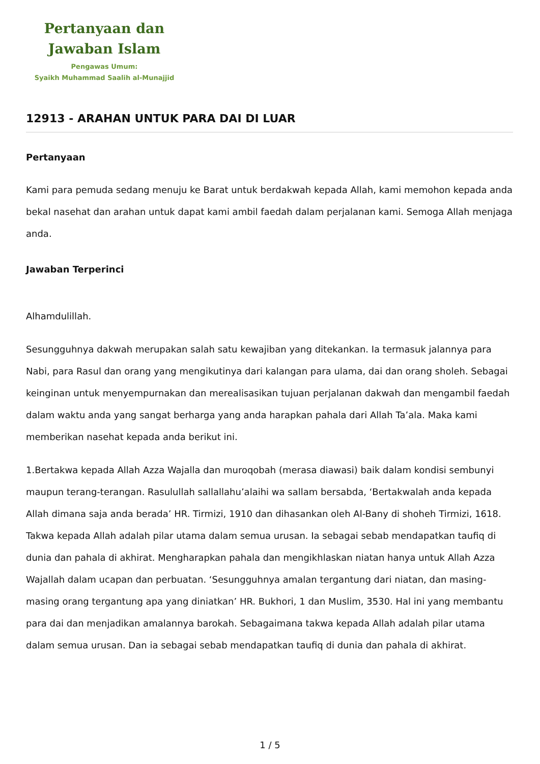Pertanyaan dan
Jawaban Islam
Pengawas Umum:
Syaikh Muhammad Saalih al-Munajjid
12913 - ARAHAN UNTUK PARA DAI DI LUAR
Pertanyaan
Kami para pemuda sedang menuju ke Barat untuk berdakwah kepada Allah, kami memohon kepada anda bekal nasehat dan arahan untuk dapat kami ambil faedah dalam perjalanan kami. Semoga Allah menjaga anda.
Jawaban Terperinci
Alhamdulillah.
Sesungguhnya dakwah merupakan salah satu kewajiban yang ditekankan. Ia termasuk jalannya para Nabi, para Rasul dan orang yang mengikutinya dari kalangan para ulama, dai dan orang sholeh. Sebagai keinginan untuk menyempurnakan dan merealisasikan tujuan perjalanan dakwah dan mengambil faedah dalam waktu anda yang sangat berharga yang anda harapkan pahala dari Allah Ta’ala. Maka kami memberikan nasehat kepada anda berikut ini.
1.Bertakwa kepada Allah Azza Wajalla dan muroqobah (merasa diawasi) baik dalam kondisi sembunyi maupun terang-terangan. Rasulullah sallallahu’alaihi wa sallam bersabda, ‘Bertakwalah anda kepada Allah dimana saja anda berada’ HR. Tirmizi, 1910 dan dihasankan oleh Al-Bany di shoheh Tirmizi, 1618. Takwa kepada Allah adalah pilar utama dalam semua urusan. Ia sebagai sebab mendapatkan taufiq di dunia dan pahala di akhirat. Mengharapkan pahala dan mengikhlaskan niatan hanya untuk Allah Azza Wajallah dalam ucapan dan perbuatan. ‘Sesungguhnya amalan tergantung dari niatan, dan masing-masing orang tergantung apa yang diniatkan’ HR. Bukhori, 1 dan Muslim, 3530. Hal ini yang membantu para dai dan menjadikan amalannya barokah. Sebagaimana takwa kepada Allah adalah pilar utama dalam semua urusan. Dan ia sebagai sebab mendapatkan taufiq di dunia dan pahala di akhirat.
1 / 5